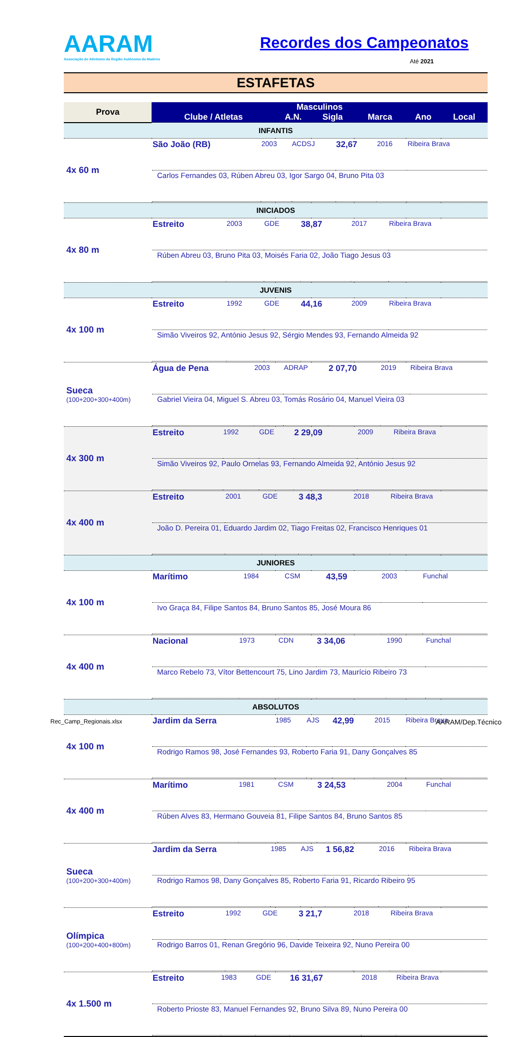AARAM
Associação de Atletismo da Região Autónoma da Madeira
Recordes dos Campeonatos
Até 2021
ESTAFETAS
| Prova | Masculinos | | | | | |
| --- | --- | --- | --- | --- | --- | --- |
| | Clube / Atletas | A.N. | Sigla | Marca | Ano | Local |
| INFANTIS | | | | | | |
| 4x 60 m | / São João (RB) / 2003 / ACDSJ / 32,67 / 2016 / Ribeira Brava / / Carlos Fernandes 03, Rúben Abreu 03, Igor Sargo 04, Bruno Pita 03 / / / / / / | | | | | |
| INICIADOS | | | | | | |
| 4x 80 m | / Estreito / 2003 / GDE / 38,87 / 2017 / Ribeira Brava / / Rúben Abreu 03, Bruno Pita 03, Moisés Faria 02, João Tiago Jesus 03 / / / / / / | | | | | |
| JUVENIS | | | | | | |
| 4x 100 m | / Estreito / 1992 / GDE / 44,16 / 2009 / Ribeira Brava / / Simão Viveiros 92, António Jesus 92, Sérgio Mendes 93, Fernando Almeida 92 / / / / / / | | | | | |
| Sueca (100+200+300+400m) | / Água de Pena / 2003 / ADRAP / 2 07,70 / 2019 / Ribeira Brava / / Gabriel Vieira 04, Miguel S. Abreu 03, Tomás Rosário 04, Manuel Vieira 03 / / / / / / | | | | | |
| 4x 300 m | / Estreito / 1992 / GDE / 2 29,09 / 2009 / Ribeira Brava / / Simão Viveiros 92, Paulo Ornelas 93, Fernando Almeida 92, António Jesus 92 / / / / / / | | | | | |
| 4x 400 m | / Estreito / 2001 / GDE / 3 48,3 / 2018 / Ribeira Brava / / João D. Pereira 01, Eduardo Jardim 02, Tiago Freitas 02, Francisco Henriques 01 / / / / / / | | | | | |
| JUNIORES | | | | | | |
| 4x 100 m | / Marítimo / 1984 / CSM / 43,59 / 2003 / Funchal / / Ivo Graça 84, Filipe Santos 84, Bruno Santos 85, José Moura 86 / / / / / / | | | | | |
| 4x 400 m | / Nacional / 1973 / CDN / 3 34,06 / 1990 / Funchal / / Marco Rebelo 73, Vítor Bettencourt 75, Lino Jardim 73, Maurício Ribeiro 73 / / / / / / | | | | | |
| ABSOLUTOS | | | | | | |
| 4x 100 m | / Jardim da Serra / 1985 / AJS / 42,99 / 2015 / Ribeira Brava / / Rodrigo Ramos 98, José Fernandes 93, Roberto Faria 91, Dany Gonçalves 85 / / / / / / | | | | | |
| 4x 400 m | / Marítimo / 1981 / CSM / 3 24,53 / 2004 / Funchal / / Rúben Alves 83, Hermano Gouveia 81, Filipe Santos 84, Bruno Santos 85 / / / / / / | | | | | |
| Sueca (100+200+300+400m) | / Jardim da Serra / 1985 / AJS / 1 56,82 / 2016 / Ribeira Brava / / Rodrigo Ramos 98, Dany Gonçalves 85, Roberto Faria 91, Ricardo Ribeiro 95 / / / / / / | | | | | |
| Olímpica (100+200+400+800m) | / Estreito / 1992 / GDE / 3 21,7 / 2018 / Ribeira Brava / / Rodrigo Barros 01, Renan Gregório 96, Davide Teixeira 92, Nuno Pereira 00 / / / / / / | | | | | |
| 4x 1.500 m | / Estreito / 1983 / GDE / 16 31,67 / 2018 / Ribeira Brava / / Roberto Prioste 83, Manuel Fernandes 92, Bruno Silva 89, Nuno Pereira 00 / / / / / / | | | | | |
Rec_Camp_Regionais.xlsx AARAM/Dep.Técnico